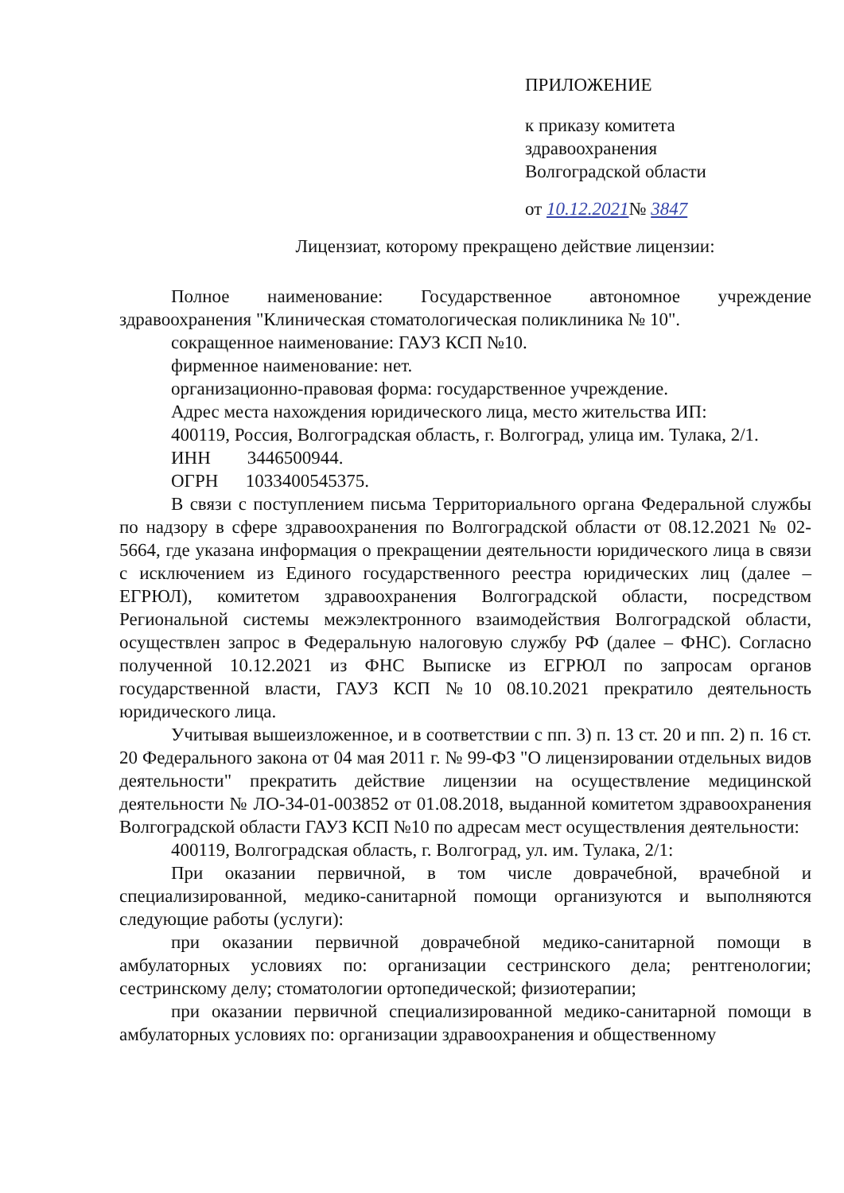ПРИЛОЖЕНИЕ
к приказу комитета
здравоохранения
Волгоградской области
от 10.12.2021№ 3847
Лицензиат, которому прекращено действие лицензии:
Полное наименование: Государственное автономное учреждение здравоохранения "Клиническая стоматологическая поликлиника № 10".
сокращенное наименование: ГАУЗ КСП №10.
фирменное наименование: нет.
организационно-правовая форма: государственное учреждение.
Адрес места нахождения юридического лица, место жительства ИП:
400119, Россия, Волгоградская область, г. Волгоград, улица им. Тулака, 2/1.
ИНН 3446500944.
ОГРН 1033400545375.
В связи с поступлением письма Территориального органа Федеральной службы по надзору в сфере здравоохранения по Волгоградской области от 08.12.2021 № 02-5664, где указана информация о прекращении деятельности юридического лица в связи с исключением из Единого государственного реестра юридических лиц (далее – ЕГРЮЛ), комитетом здравоохранения Волгоградской области, посредством Региональной системы межэлектронного взаимодействия Волгоградской области, осуществлен запрос в Федеральную налоговую службу РФ (далее – ФНС). Согласно полученной 10.12.2021 из ФНС Выписке из ЕГРЮЛ по запросам органов государственной власти, ГАУЗ КСП №10 08.10.2021 прекратило деятельность юридического лица.
Учитывая вышеизложенное, и в соответствии с пп. 3) п. 13 ст. 20 и пп. 2) п. 16 ст. 20 Федерального закона от 04 мая 2011 г. № 99-ФЗ "О лицензировании отдельных видов деятельности" прекратить действие лицензии на осуществление медицинской деятельности № ЛО-34-01-003852 от 01.08.2018, выданной комитетом здравоохранения Волгоградской области ГАУЗ КСП №10 по адресам мест осуществления деятельности:
400119, Волгоградская область, г. Волгоград, ул. им. Тулака, 2/1:
При оказании первичной, в том числе доврачебной, врачебной и специализированной, медико-санитарной помощи организуются и выполняются следующие работы (услуги):
при оказании первичной доврачебной медико-санитарной помощи в амбулаторных условиях по: организации сестринского дела; рентгенологии; сестринскому делу; стоматологии ортопедической; физиотерапии;
при оказании первичной специализированной медико-санитарной помощи в амбулаторных условиях по: организации здравоохранения и общественному